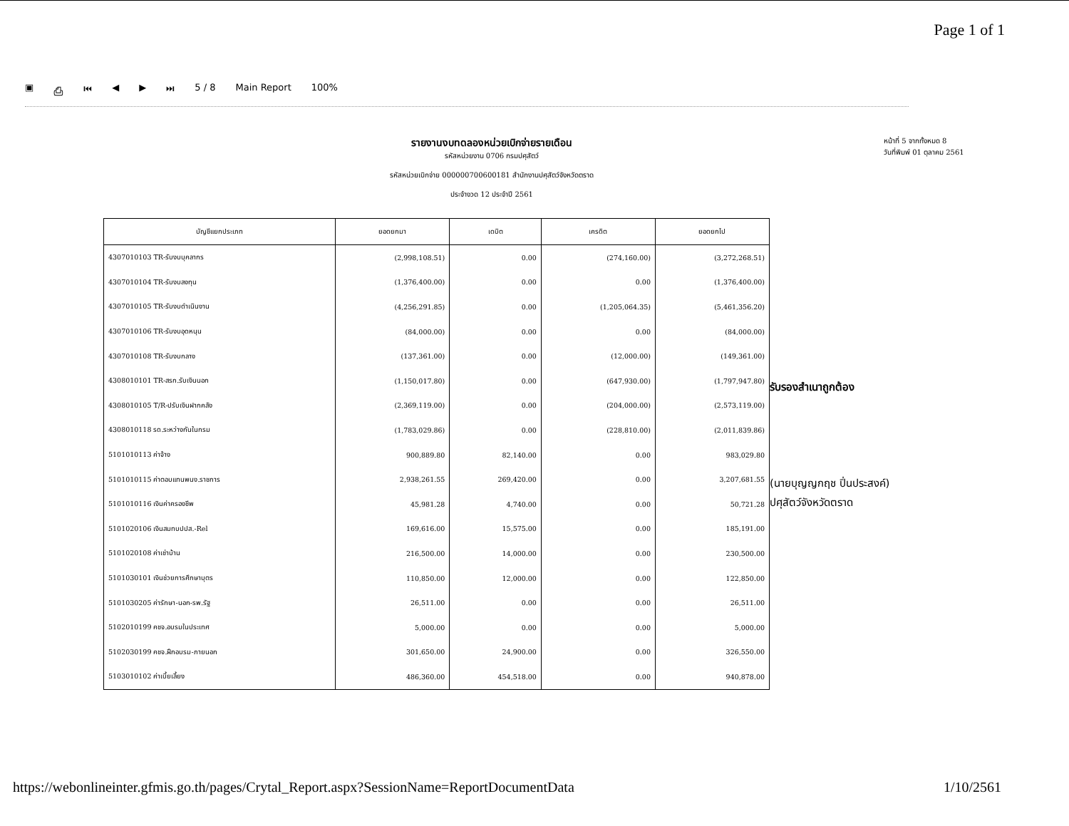Page 1 of 1
▣ ⎙ ⏮ ◀ ▶ ⏭ 5 / 8 Main Report 100%
รายงานงบทดลองหน่วยเบิกจ่ายรายเดือน
รหัสหน่วยงาน 0706 กรมปศุสัตว์
รหัสหน่วยเบิกจ่าย 000000700600181 สำนักงานปศุสัตว์จังหวัดตราด
ประจำงวด 12 ประจำปี 2561
หน้าที่ 5 จากทั้งหมด 8
วันที่พิมพ์ 01 ตุลาคม 2561
| บัญชีแยกประเภท | ยอดยกมา | เดบิต | เครดิต | ยอดยกไป |
| --- | --- | --- | --- | --- |
| 4307010103 TR-รับงบบุคลากร | (2,998,108.51) | 0.00 | (274,160.00) | (3,272,268.51) |
| 4307010104 TR-รับงบลงทุน | (1,376,400.00) | 0.00 | 0.00 | (1,376,400.00) |
| 4307010105 TR-รับงบดำเนินงาน | (4,256,291.85) | 0.00 | (1,205,064.35) | (5,461,356.20) |
| 4307010106 TR-รับงบอุดหนุน | (84,000.00) | 0.00 | 0.00 | (84,000.00) |
| 4307010108 TR-รับงบกลาง | (137,361.00) | 0.00 | (12,000.00) | (149,361.00) |
| 4308010101 TR-สรก.รับเงินนอก | (1,150,017.80) | 0.00 | (647,930.00) | (1,797,947.80) |
| 4308010105 T/R-ปรับเงินฝากคลัง | (2,369,119.00) | 0.00 | (204,000.00) | (2,573,119.00) |
| 4308010118 รด.ระหว่างกันในกรม | (1,783,029.86) | 0.00 | (228,810.00) | (2,011,839.86) |
| 5101010113 ค่าจ้าง | 900,889.80 | 82,140.00 | 0.00 | 983,029.80 |
| 5101010115 ค่าตอบแทนพนง.ราชการ | 2,938,261.55 | 269,420.00 | 0.00 | 3,207,681.55 |
| 5101010116 เงินค่าครองชีพ | 45,981.28 | 4,740.00 | 0.00 | 50,721.28 |
| 5101020106 เงินสมทบปปส.-Rel | 169,616.00 | 15,575.00 | 0.00 | 185,191.00 |
| 5101020108 ค่าเช่าบ้าน | 216,500.00 | 14,000.00 | 0.00 | 230,500.00 |
| 5101030101 เงินช่วยการศึกษาบุตร | 110,850.00 | 12,000.00 | 0.00 | 122,850.00 |
| 5101030205 ค่ารักษา-นอก-รพ.รัฐ | 26,511.00 | 0.00 | 0.00 | 26,511.00 |
| 5102010199 คชจ.อบรมในประเทศ | 5,000.00 | 0.00 | 0.00 | 5,000.00 |
| 5102030199 คชจ.ฝึกอบรม-ภายนอก | 301,650.00 | 24,900.00 | 0.00 | 326,550.00 |
| 5103010102 ค่าเบี้ยเลี้ยง | 486,360.00 | 454,518.00 | 0.00 | 940,878.00 |
รับรองสำเนาถูกต้อง
(นายบุญญกฤช ปิ่นประสงค์)
ปศุสัตว์จังหวัดตราด
https://webonlineinter.gfmis.go.th/pages/Crytal_Report.aspx?SessionName=ReportDocumentData 1/10/2561